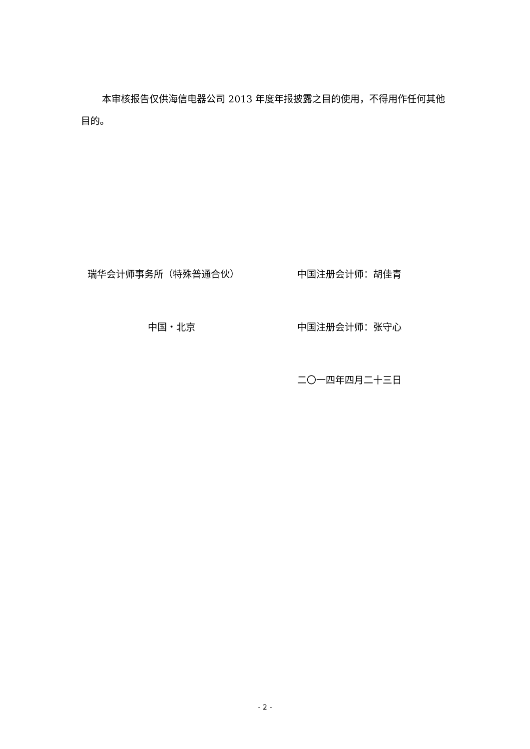本审核报告仅供海信电器公司 2013 年度年报披露之目的使用，不得用作任何其他目的。
瑞华会计师事务所（特殊普通合伙） 中国注册会计师：胡佳青
中国・北京 中国注册会计师：张守心
二〇一四年四月二十三日
- 2 -